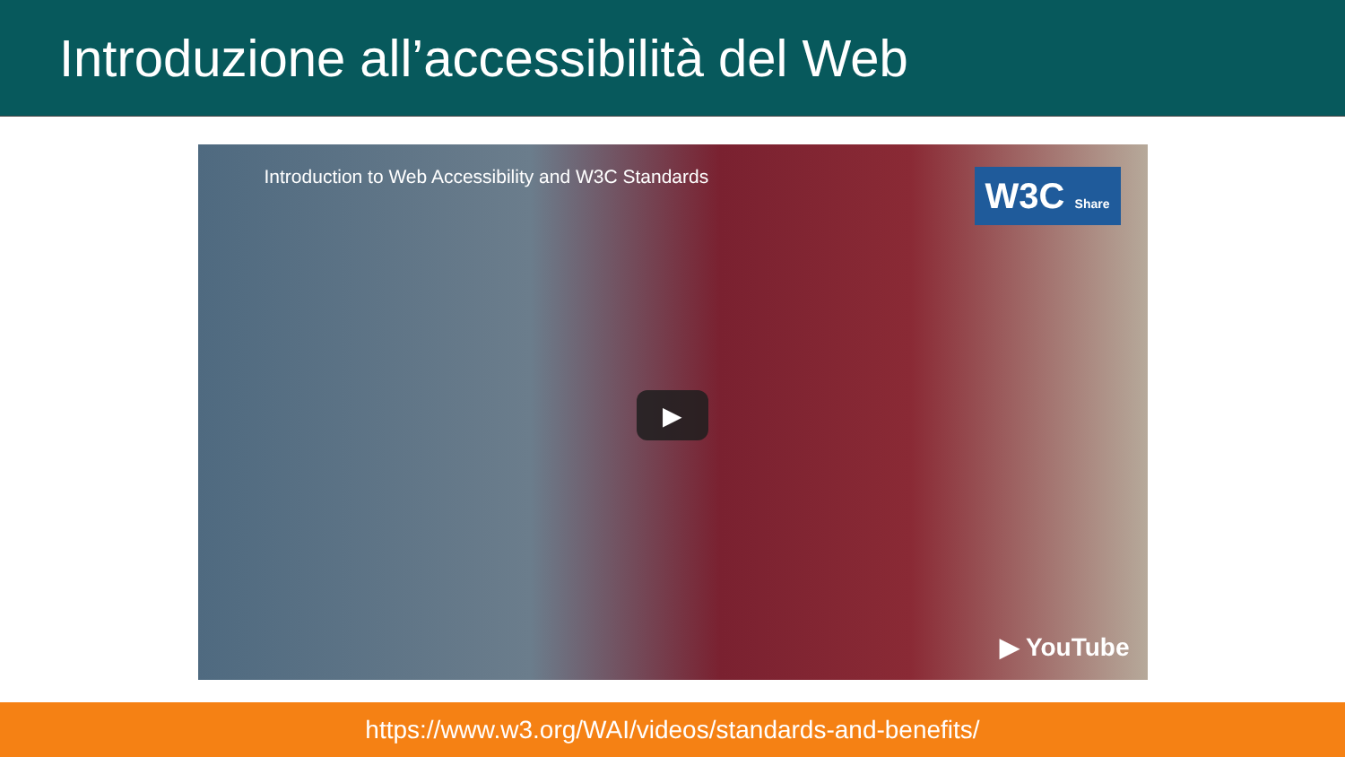Introduzione all’accessibilità del Web
Introduction to Web Accessibility and W3C Standards
W3C Share
▶
▶ YouTube
https://www.w3.org/WAI/videos/standards-and-benefits/